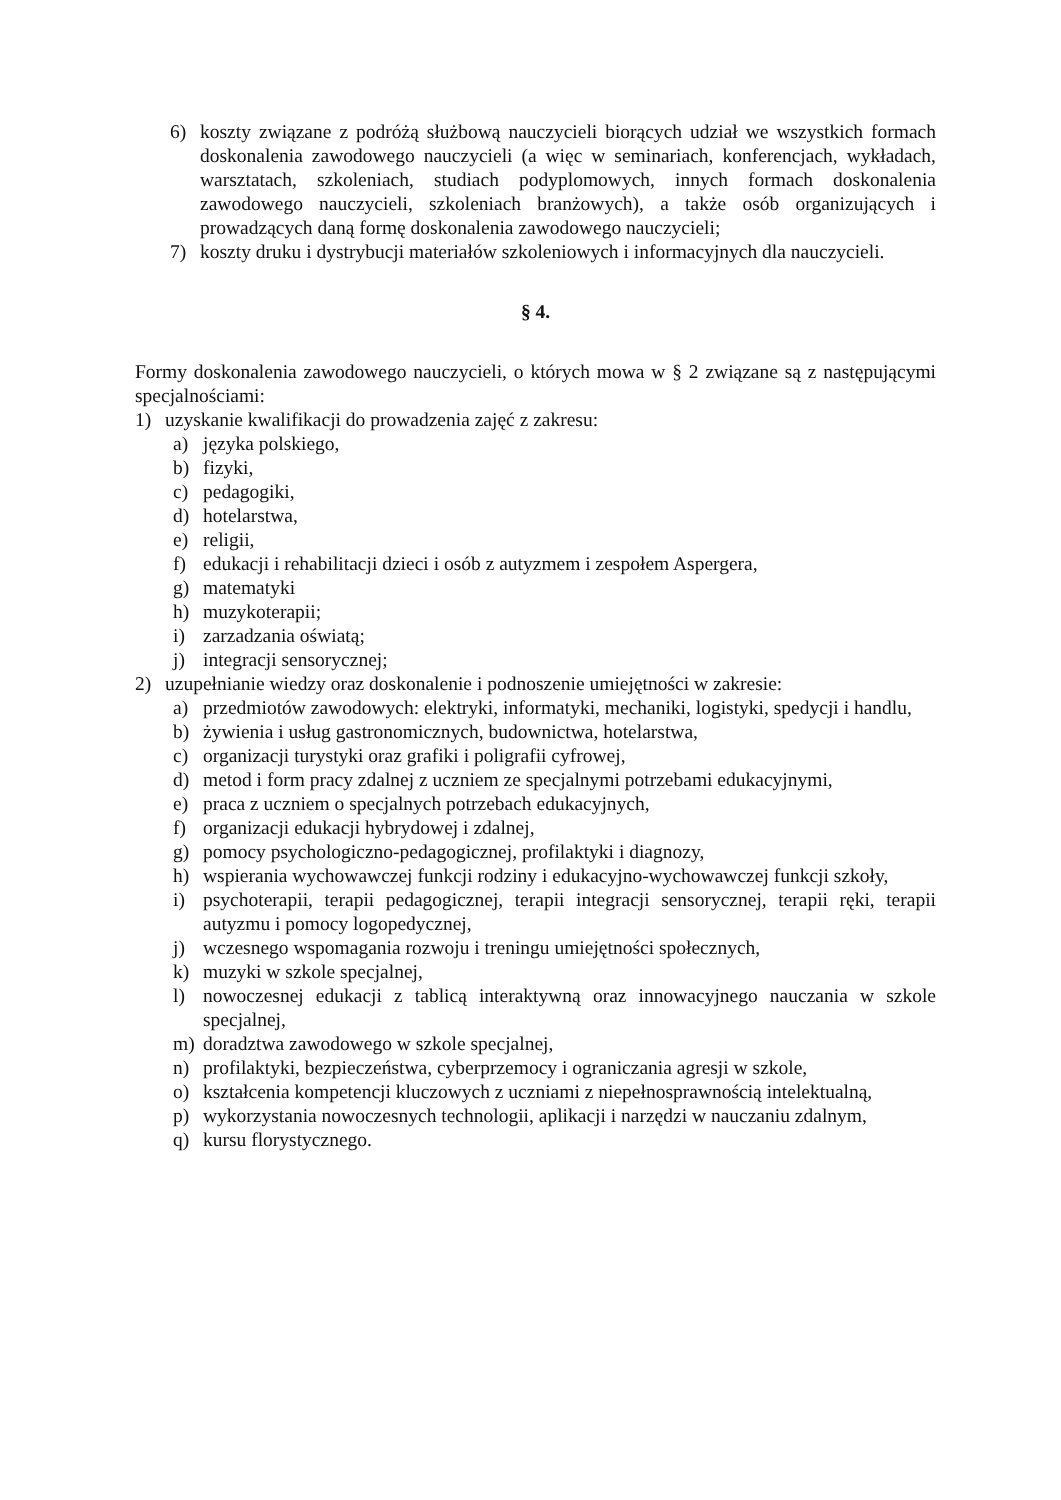6) koszty związane z podróżą służbową nauczycieli biorących udział we wszystkich formach doskonalenia zawodowego nauczycieli (a więc w seminariach, konferencjach, wykładach, warsztatach, szkoleniach, studiach podyplomowych, innych formach doskonalenia zawodowego nauczycieli, szkoleniach branżowych), a także osób organizujących i prowadzących daną formę doskonalenia zawodowego nauczycieli;
7) koszty druku i dystrybucji materiałów szkoleniowych i informacyjnych dla nauczycieli.
§ 4.
Formy doskonalenia zawodowego nauczycieli, o których mowa w § 2 związane są z następującymi specjalnościami:
1) uzyskanie kwalifikacji do prowadzenia zajęć z zakresu:
a) języka polskiego,
b) fizyki,
c) pedagogiki,
d) hotelarstwa,
e) religii,
f) edukacji i rehabilitacji dzieci i osób z autyzmem i zespołem Aspergera,
g) matematyki
h) muzykoterapii;
i) zarzadzania oświatą;
j) integracji sensorycznej;
2) uzupełnianie wiedzy oraz doskonalenie i podnoszenie umiejętności w zakresie:
a) przedmiotów zawodowych: elektryki, informatyki, mechaniki, logistyki, spedycji i handlu,
b) żywienia i usług gastronomicznych, budownictwa, hotelarstwa,
c) organizacji turystyki oraz grafiki i poligrafii cyfrowej,
d) metod i form pracy zdalnej z uczniem ze specjalnymi potrzebami edukacyjnymi,
e) praca z uczniem o specjalnych potrzebach edukacyjnych,
f) organizacji edukacji hybrydowej i zdalnej,
g) pomocy psychologiczno-pedagogicznej, profilaktyki i diagnozy,
h) wspierania wychowawczej funkcji rodziny i edukacyjno-wychowawczej funkcji szkoły,
i) psychoterapii, terapii pedagogicznej, terapii integracji sensorycznej, terapii ręki, terapii autyzmu i pomocy logopedycznej,
j) wczesnego wspomagania rozwoju i treningu umiejętności społecznych,
k) muzyki w szkole specjalnej,
l) nowoczesnej edukacji z tablicą interaktywną oraz innowacyjnego nauczania w szkole specjalnej,
m) doradztwa zawodowego w szkole specjalnej,
n) profilaktyki, bezpieczeństwa, cyberprzemocy i ograniczania agresji w szkole,
o) kształcenia kompetencji kluczowych z uczniami z niepełnosprawnością intelektualną,
p) wykorzystania nowoczesnych technologii, aplikacji i narzędzi w nauczaniu zdalnym,
q) kursu florystycznego.